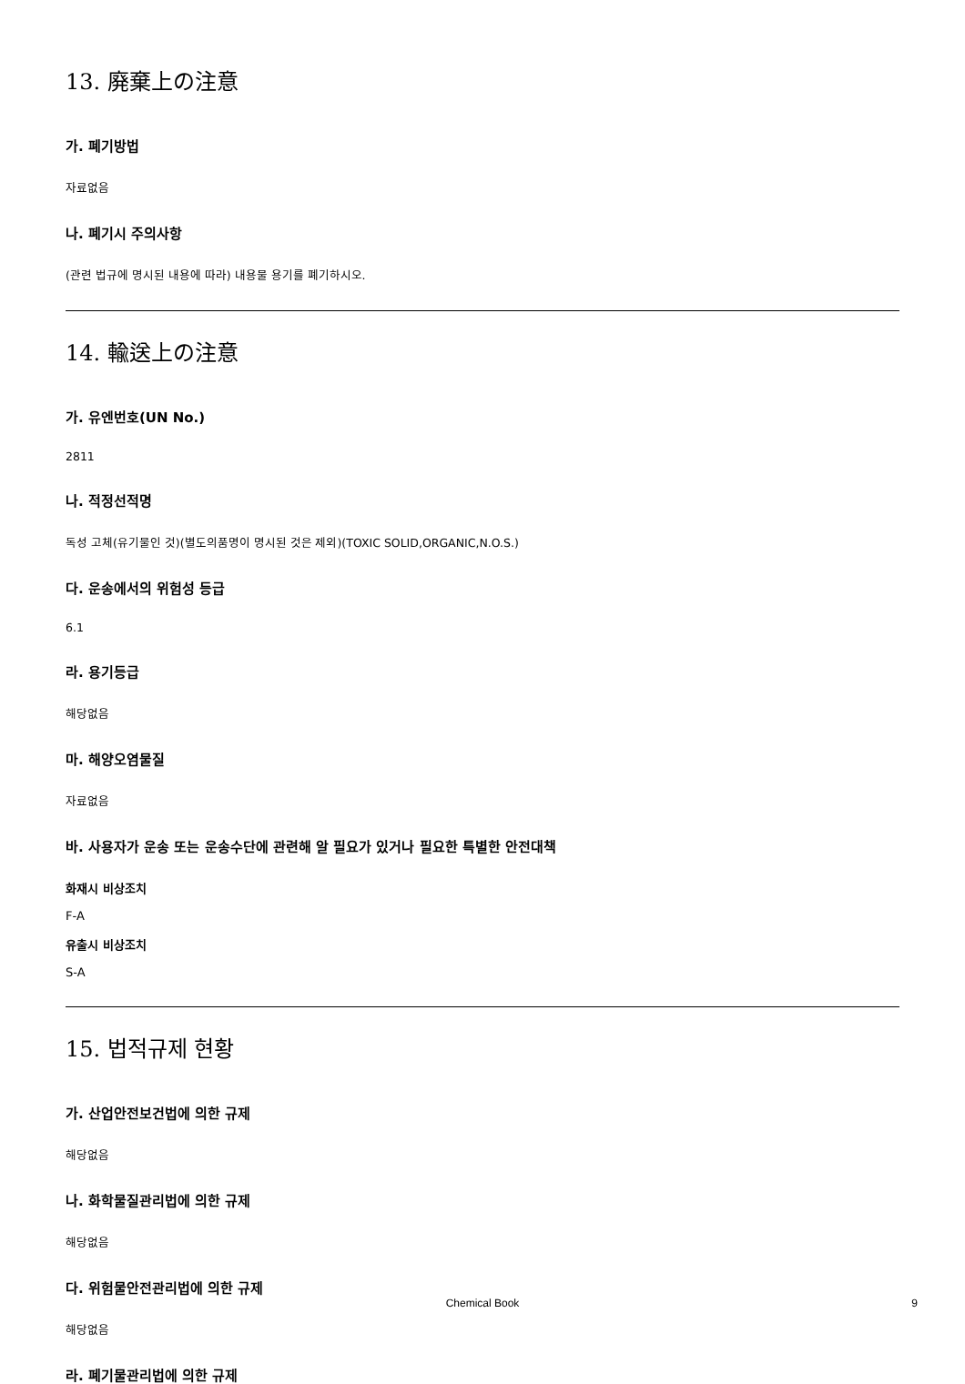13. 廃棄上の注意
가. 폐기방법
자료없음
나. 폐기시 주의사항
(관련 법규에 명시된 내용에 따라) 내용물 용기를 폐기하시오.
14. 輸送上の注意
가. 유엔번호(UN No.)
2811
나. 적정선적명
독성 고체(유기물인 것)(별도의품명이 명시된 것은 제외)(TOXIC SOLID,ORGANIC,N.O.S.)
다. 운송에서의 위험성 등급
6.1
라. 용기등급
해당없음
마. 해양오염물질
자료없음
바. 사용자가 운송 또는 운송수단에 관련해 알 필요가 있거나 필요한 특별한 안전대책
화재시 비상조치
F-A
유출시 비상조치
S-A
15. 법적규제 현황
가. 산업안전보건법에 의한 규제
해당없음
나. 화학물질관리법에 의한 규제
해당없음
다. 위험물안전관리법에 의한 규제
해당없음
라. 폐기물관리법에 의한 규제
Chemical Book
9